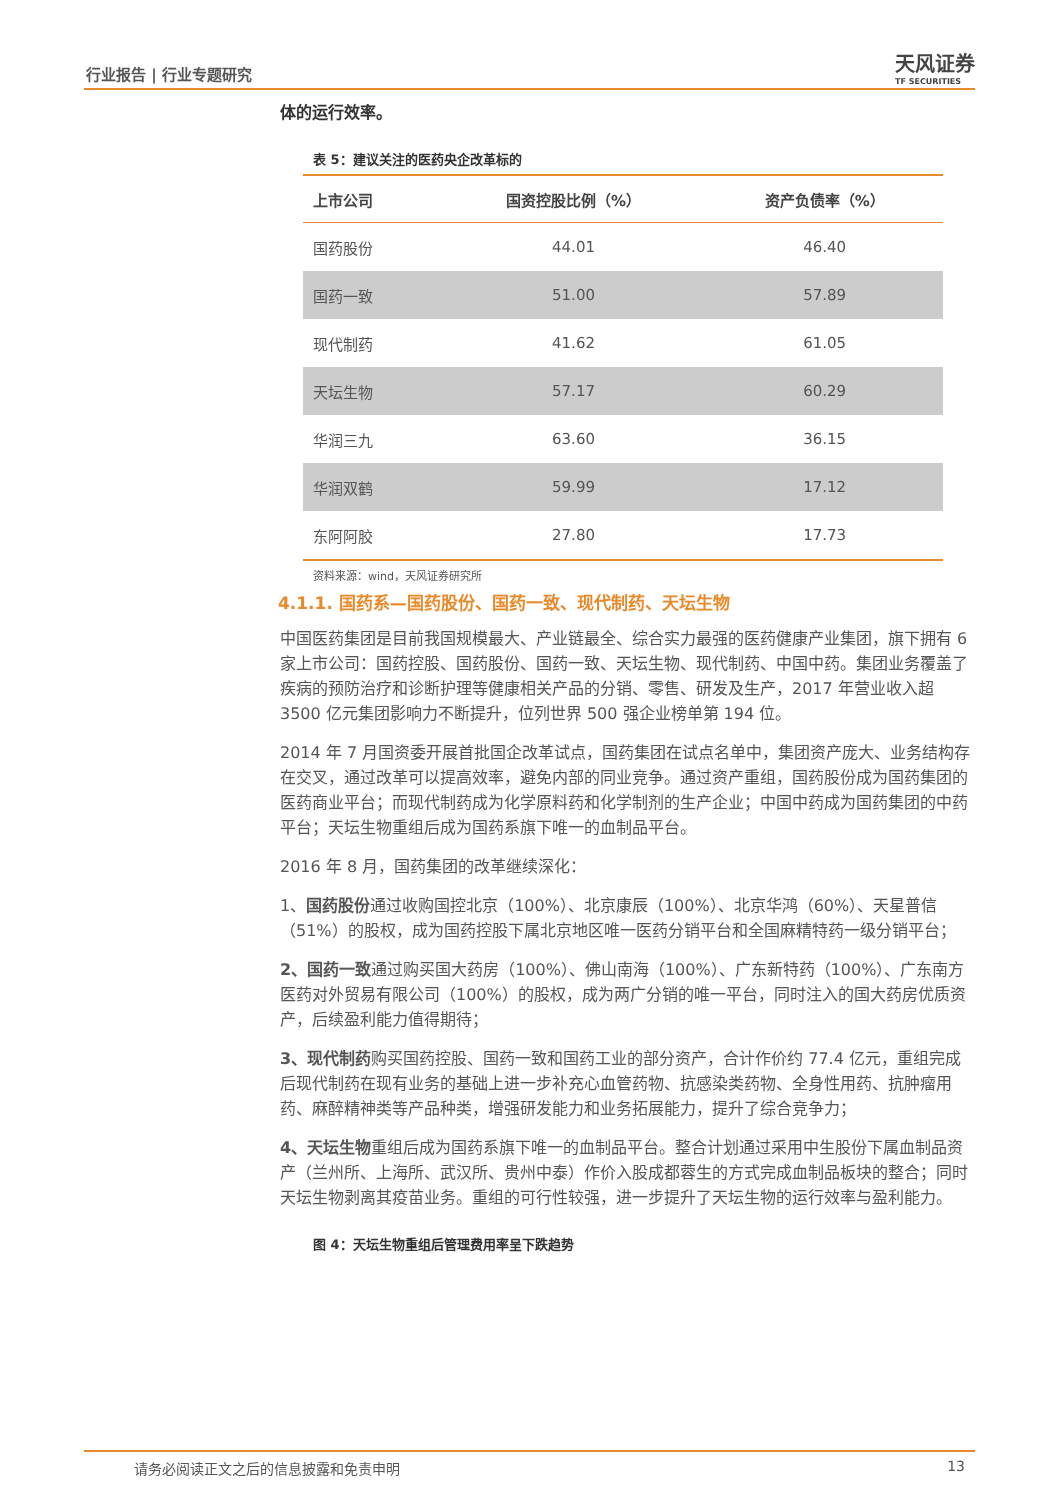行业报告 | 行业专题研究 天风证券
TF SECURITIES
体的运行效率。
表 5：建议关注的医药央企改革标的
| 上市公司 | 国资控股比例（%） | 资产负债率（%） |
| --- | --- | --- |
| 国药股份 | 44.01 | 46.40 |
| 国药一致 | 51.00 | 57.89 |
| 现代制药 | 41.62 | 61.05 |
| 天坛生物 | 57.17 | 60.29 |
| 华润三九 | 63.60 | 36.15 |
| 华润双鹤 | 59.99 | 17.12 |
| 东阿阿胶 | 27.80 | 17.73 |
资料来源：wind，天风证券研究所
4.1.1. 国药系—国药股份、国药一致、现代制药、天坛生物
中国医药集团是目前我国规模最大、产业链最全、综合实力最强的医药健康产业集团，旗下拥有 6 家上市公司：国药控股、国药股份、国药一致、天坛生物、现代制药、中国中药。集团业务覆盖了疾病的预防治疗和诊断护理等健康相关产品的分销、零售、研发及生产，2017 年营业收入超 3500 亿元集团影响力不断提升，位列世界 500 强企业榜单第 194 位。
2014 年 7 月国资委开展首批国企改革试点，国药集团在试点名单中，集团资产庞大、业务结构存在交叉，通过改革可以提高效率，避免内部的同业竞争。通过资产重组，国药股份成为国药集团的医药商业平台；而现代制药成为化学原料药和化学制剂的生产企业；中国中药成为国药集团的中药平台；天坛生物重组后成为国药系旗下唯一的血制品平台。
2016 年 8 月，国药集团的改革继续深化：
1、国药股份通过收购国控北京（100%）、北京康辰（100%）、北京华鸿（60%）、天星普信（51%）的股权，成为国药控股下属北京地区唯一医药分销平台和全国麻精特药一级分销平台；
2、国药一致通过购买国大药房（100%）、佛山南海（100%）、广东新特药（100%）、广东南方医药对外贸易有限公司（100%）的股权，成为两广分销的唯一平台，同时注入的国大药房优质资产，后续盈利能力值得期待；
3、现代制药购买国药控股、国药一致和国药工业的部分资产，合计作价约 77.4 亿元，重组完成后现代制药在现有业务的基础上进一步补充心血管药物、抗感染类药物、全身性用药、抗肿瘤用药、麻醉精神类等产品种类，增强研发能力和业务拓展能力，提升了综合竞争力；
4、天坛生物重组后成为国药系旗下唯一的血制品平台。整合计划通过采用中生股份下属血制品资产（兰州所、上海所、武汉所、贵州中泰）作价入股成都蓉生的方式完成血制品板块的整合；同时天坛生物剥离其疫苗业务。重组的可行性较强，进一步提升了天坛生物的运行效率与盈利能力。
图 4：天坛生物重组后管理费用率呈下跌趋势
请务必阅读正文之后的信息披露和免责申明 13